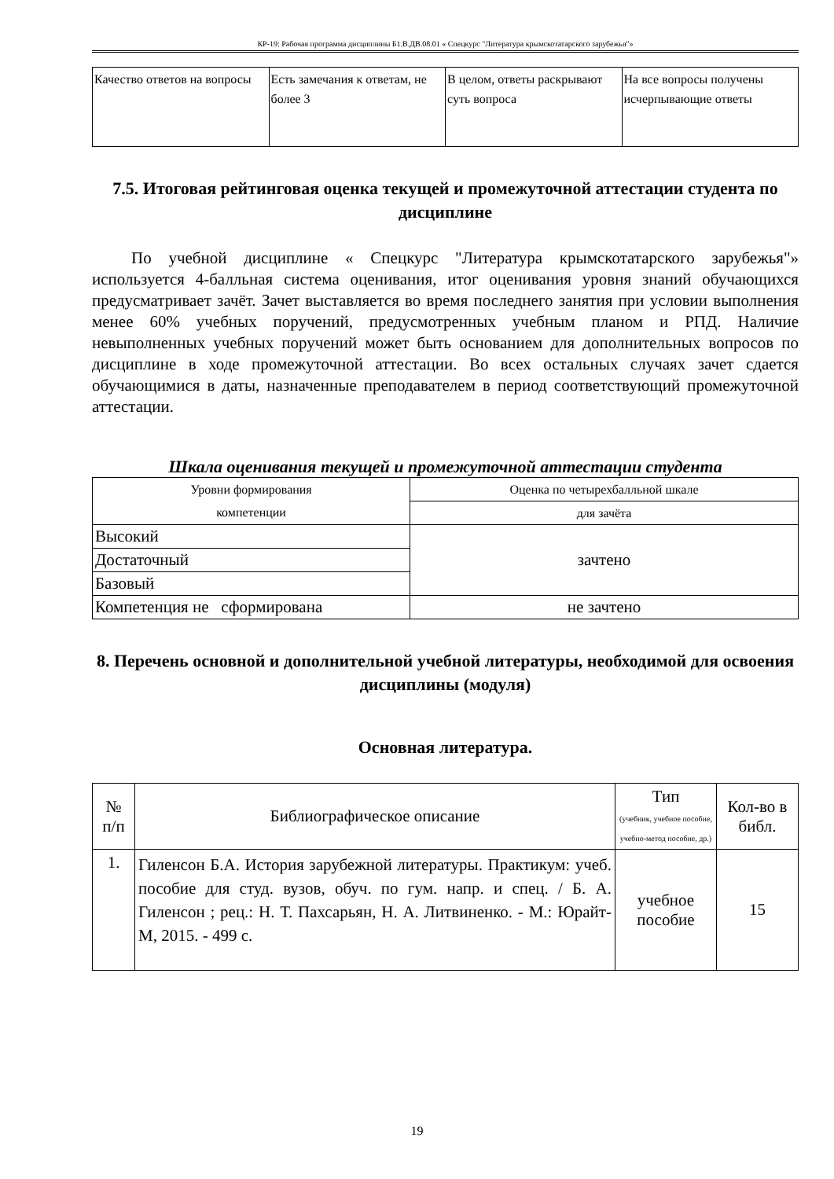КР-19: Рабочая программа дисциплины Б1.В.ДВ.08.01 « Спецкурс "Литература крымскотатарского зарубежья"»
| Качество ответов на вопросы | Есть замечания к ответам, не более 3 | В целом, ответы раскрывают суть вопроса | На все вопросы получены исчерпывающие ответы |
7.5. Итоговая рейтинговая оценка текущей и промежуточной аттестации студента по дисциплине
По учебной дисциплине « Спецкурс "Литература крымскотатарского зарубежья"» используется 4-балльная система оценивания, итог оценивания уровня знаний обучающихся предусматривает зачёт. Зачет выставляется во время последнего занятия при условии выполнения менее 60% учебных поручений, предусмотренных учебным планом и РПД. Наличие невыполненных учебных поручений может быть основанием для дополнительных вопросов по дисциплине в ходе промежуточной аттестации. Во всех остальных случаях зачет сдается обучающимися в даты, назначенные преподавателем в период соответствующий промежуточной аттестации.
Шкала оценивания текущей и промежуточной аттестации студента
| Уровни формирования компетенции | Оценка по четырехбалльной шкале |
| | для зачёта |
| Высокий | зачтено |
| Достаточный | |
| Базовый | |
| Компетенция не сформирована | не зачтено |
8. Перечень основной и дополнительной учебной литературы, необходимой для освоения дисциплины (модуля)
Основная литература.
| № п/п | Библиографическое описание | Тип (учебник, учебное пособие, учебно-метод пособие, др.) | Кол-во в библ. |
| 1. | Гиленсон Б.А. История зарубежной литературы. Практикум: учеб. пособие для студ. вузов, обуч. по гум. напр. и спец. / Б. А. Гиленсон ; рец.: Н. Т. Пахсарьян, Н. А. Литвиненко. - М.: Юрайт-М, 2015. - 499 с. | учебное пособие | 15 |
19